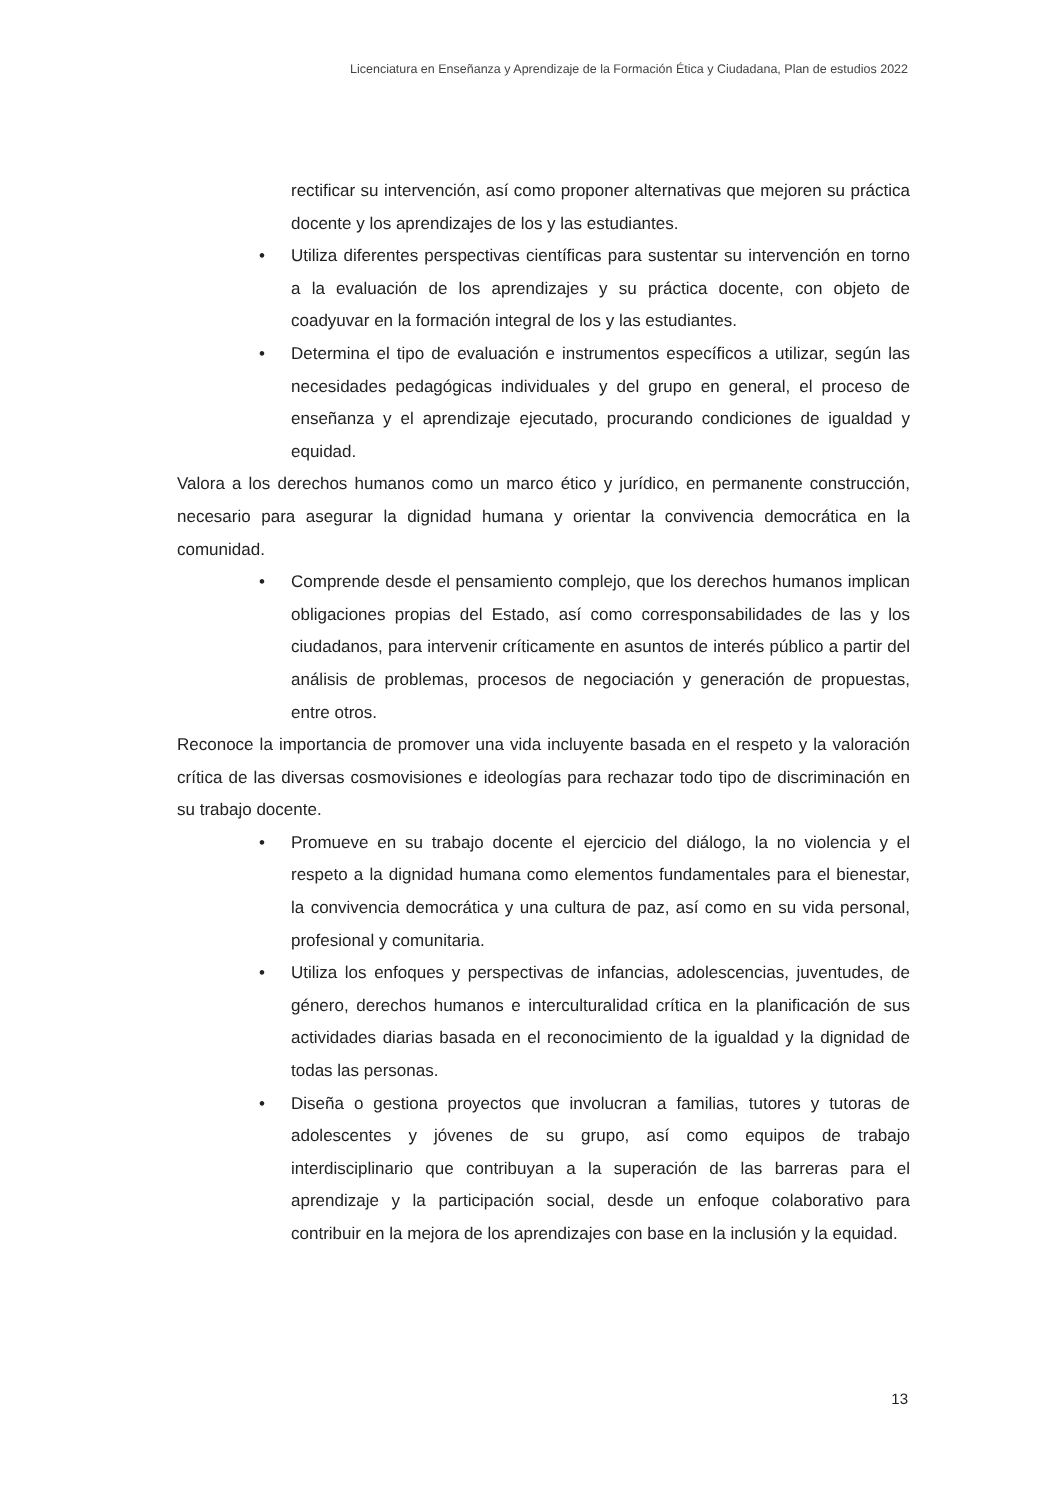Licenciatura en Enseñanza y Aprendizaje de la Formación Ética y Ciudadana, Plan de estudios 2022
rectificar su intervención, así como proponer alternativas que mejoren su práctica docente y los aprendizajes de los y las estudiantes.
• Utiliza diferentes perspectivas científicas para sustentar su intervención en torno a la evaluación de los aprendizajes y su práctica docente, con objeto de coadyuvar en la formación integral de los y las estudiantes.
• Determina el tipo de evaluación e instrumentos específicos a utilizar, según las necesidades pedagógicas individuales y del grupo en general, el proceso de enseñanza y el aprendizaje ejecutado, procurando condiciones de igualdad y equidad.
Valora a los derechos humanos como un marco ético y jurídico, en permanente construcción, necesario para asegurar la dignidad humana y orientar la convivencia democrática en la comunidad.
• Comprende desde el pensamiento complejo, que los derechos humanos implican obligaciones propias del Estado, así como corresponsabilidades de las y los ciudadanos, para intervenir críticamente en asuntos de interés público a partir del análisis de problemas, procesos de negociación y generación de propuestas, entre otros.
Reconoce la importancia de promover una vida incluyente basada en el respeto y la valoración crítica de las diversas cosmovisiones e ideologías para rechazar todo tipo de discriminación en su trabajo docente.
• Promueve en su trabajo docente el ejercicio del diálogo, la no violencia y el respeto a la dignidad humana como elementos fundamentales para el bienestar, la convivencia democrática y una cultura de paz, así como en su vida personal, profesional y comunitaria.
• Utiliza los enfoques y perspectivas de infancias, adolescencias, juventudes, de género, derechos humanos e interculturalidad crítica en la planificación de sus actividades diarias basada en el reconocimiento de la igualdad y la dignidad de todas las personas.
• Diseña o gestiona proyectos que involucran a familias, tutores y tutoras de adolescentes y jóvenes de su grupo, así como equipos de trabajo interdisciplinario que contribuyan a la superación de las barreras para el aprendizaje y la participación social, desde un enfoque colaborativo para contribuir en la mejora de los aprendizajes con base en la inclusión y la equidad.
13